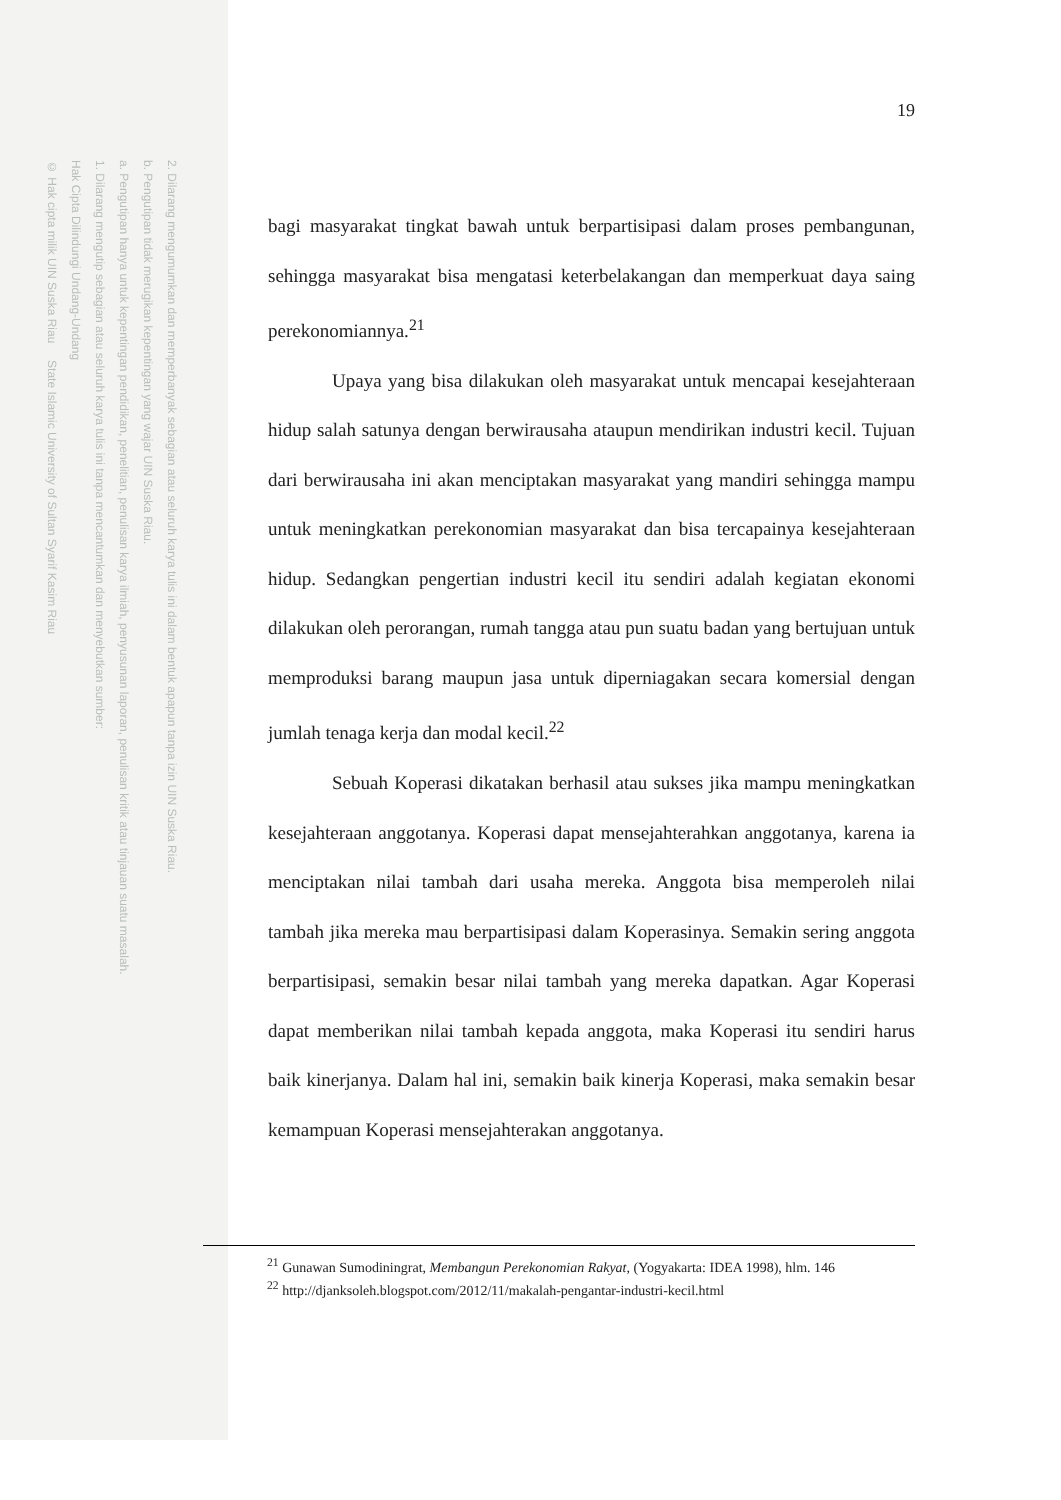2. Dilarang mengumumkan dan memperbanyak sebagian atau seluruh karya tulis ini dalam bentuk apapun tanpa izin UIN Suska Riau.
b. Pengutipan tidak merugikan kepentingan yang wajar UIN Suska Riau.
a. Pengutipan hanya untuk kepentingan pendidikan, penelitian, penulisan karya ilmiah, penyusunan laporan, penulisan kritik atau tinjauan suatu masalah.
1. Dilarang mengutip sebagian atau seluruh karya tulis ini tanpa mencantumkan dan menyebutkan sumber:
Hak Cipta Dilindungi Undang-Undang
© Hak cipta milik UIN Suska Riau State Islamic University of Sultan Syarif Kasim Riau
19
bagi masyarakat tingkat bawah untuk berpartisipasi dalam proses pembangunan, sehingga masyarakat bisa mengatasi keterbelakangan dan memperkuat daya saing perekonomiannya.<sup>21</sup>
Upaya yang bisa dilakukan oleh masyarakat untuk mencapai kesejahteraan hidup salah satunya dengan berwirausaha ataupun mendirikan industri kecil. Tujuan dari berwirausaha ini akan menciptakan masyarakat yang mandiri sehingga mampu untuk meningkatkan perekonomian masyarakat dan bisa tercapainya kesejahteraan hidup. Sedangkan pengertian industri kecil itu sendiri adalah kegiatan ekonomi dilakukan oleh perorangan, rumah tangga atau pun suatu badan yang bertujuan untuk memproduksi barang maupun jasa untuk diperniagakan secara komersial dengan jumlah tenaga kerja dan modal kecil.<sup>22</sup>
Sebuah Koperasi dikatakan berhasil atau sukses jika mampu meningkatkan kesejahteraan anggotanya. Koperasi dapat mensejahterahkan anggotanya, karena ia menciptakan nilai tambah dari usaha mereka. Anggota bisa memperoleh nilai tambah jika mereka mau berpartisipasi dalam Koperasinya. Semakin sering anggota berpartisipasi, semakin besar nilai tambah yang mereka dapatkan. Agar Koperasi dapat memberikan nilai tambah kepada anggota, maka Koperasi itu sendiri harus baik kinerjanya. Dalam hal ini, semakin baik kinerja Koperasi, maka semakin besar kemampuan Koperasi mensejahterakan anggotanya.
<sup>21</sup> Gunawan Sumodiningrat, Membangun Perekonomian Rakyat, (Yogyakarta: IDEA 1998), hlm. 146
<sup>22</sup> http://djanksoleh.blogspot.com/2012/11/makalah-pengantar-industri-kecil.html